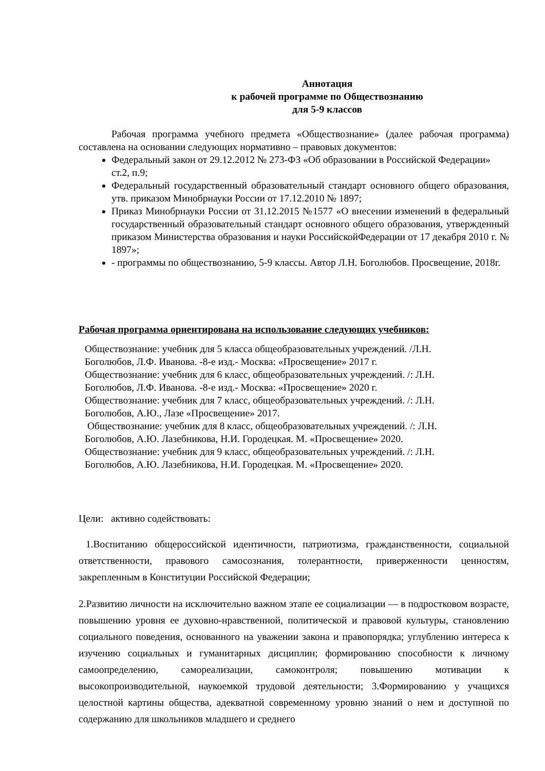Аннотация
к рабочей программе по Обществознанию
для 5-9 классов
Рабочая программа учебного предмета «Обществознание» (далее рабочая программа) составлена на основании следующих нормативно – правовых документов:
Федеральный закон от 29.12.2012 № 273-ФЗ «Об образовании в Российской Федерации»
ст.2, п.9;
Федеральный государственный образовательный стандарт основного общего образования, утв. приказом Минобрнауки России от 17.12.2010 № 1897;
Приказ Минобрнауки России от 31.12.2015 №1577 «О внесении изменений в федеральный государственный образовательный стандарт основного общего образования, утвержденный приказом Министерства образования и науки РоссийскойФедерации от 17 декабря 2010 г. № 1897»;
- программы по обществознанию, 5-9 классы. Автор Л.Н. Боголюбов. Просвещение, 2018г.
Рабочая программа ориентирована на использование следующих учебников:
Обществознание: учебник для 5 класса общеобразовательных учреждений. /Л.Н. Боголюбов, Л.Ф. Иванова. -8-е изд.- Москва: «Просвещение» 2017 г.
Обществознание: учебник для 6 класс, общеобразовательных учреждений. /: Л.Н. Боголюбов, Л.Ф. Иванова. -8-е изд.- Москва: «Просвещение» 2020 г.
Обществознание: учебник для 7 класс, общеобразовательных учреждений. /: Л.Н. Боголюбов, А.Ю., Лазе «Просвещение» 2017.
Обществознание: учебник для 8 класс, общеобразовательных учреждений. /: Л.Н. Боголюбов, А.Ю. Лазебникова, Н.И. Городецкая. М. «Просвещение» 2020.
Обществознание: учебник для 9 класс, общеобразовательных учреждений. /: Л.Н. Боголюбов, А.Ю. Лазебникова, Н.И. Городецкая. М. «Просвещение» 2020.
Цели: активно содействовать:
1.Воспитанию общероссийской идентичности, патриотизма, гражданственности, социальной ответственности, правового самосознания, толерантности, приверженности ценностям, закрепленным в Конституции Российской Федерации;
2.Развитию личности на исключительно важном этапе ее социализации — в подростковом возрасте, повышению уровня ее духовно-нравственной, политической и правовой культуры, становлению социального поведения, основанного на уважении закона и правопорядка; углублению интереса к изучению социальных и гуманитарных дисциплин; формированию способности к личному самоопределению, самореализации, самоконтроля; повышению мотивации к высокопроизводительной, наукоемкой трудовой деятельности; 3.Формированию у учащихся целостной картины общества, адекватной современному уровню знаний о нем и доступной по содержанию для школьников младшего и среднего